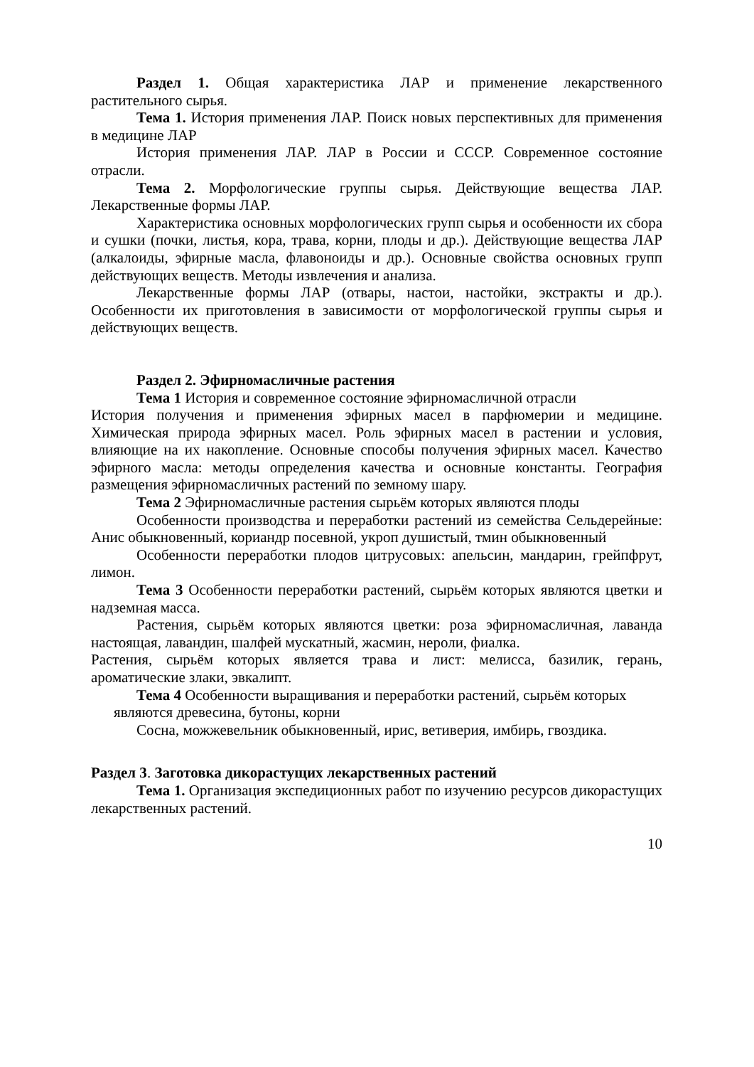Раздел 1. Общая характеристика ЛАР и применение лекарственного растительного сырья.
Тема 1. История применения ЛАР. Поиск новых перспективных для применения в медицине ЛАР
История применения ЛАР. ЛАР в России и СССР. Современное состояние отрасли.
Тема 2. Морфологические группы сырья. Действующие вещества ЛАР. Лекарственные формы ЛАР.
Характеристика основных морфологических групп сырья и особенности их сбора и сушки (почки, листья, кора, трава, корни, плоды и др.). Действующие вещества ЛАР (алкалоиды, эфирные масла, флавоноиды и др.). Основные свойства основных групп действующих веществ. Методы извлечения и анализа.
Лекарственные формы ЛАР (отвары, настои, настойки, экстракты и др.). Особенности их приготовления в зависимости от морфологической группы сырья и действующих веществ.
Раздел 2. Эфирномасличные растения
Тема 1 История и современное состояние эфирномасличной отрасли
История получения и применения эфирных масел в парфюмерии и медицине. Химическая природа эфирных масел. Роль эфирных масел в растении и условия, влияющие на их накопление. Основные способы получения эфирных масел. Качество эфирного масла: методы определения качества и основные константы. География размещения эфирномасличных растений по земному шару.
Тема 2 Эфирномасличные растения сырьём которых являются плоды
Особенности производства и переработки растений из семейства Сельдерейные: Анис обыкновенный, кориандр посевной, укроп душистый, тмин обыкновенный
Особенности переработки плодов цитрусовых: апельсин, мандарин, грейпфрут, лимон.
Тема 3 Особенности переработки растений, сырьём которых являются цветки и надземная масса.
Растения, сырьём которых являются цветки: роза эфирномасличная, лаванда настоящая, лавандин, шалфей мускатный, жасмин, нероли, фиалка.
Растения, сырьём которых является трава и лист: мелисса, базилик, герань, ароматические злаки, эвкалипт.
Тема 4 Особенности выращивания и переработки растений, сырьём которых являются древесина, бутоны, корни
Сосна, можжевельник обыкновенный, ирис, ветиверия, имбирь, гвоздика.
Раздел 3. Заготовка дикорастущих лекарственных растений
Тема 1. Организация экспедиционных работ по изучению ресурсов дикорастущих лекарственных растений.
10